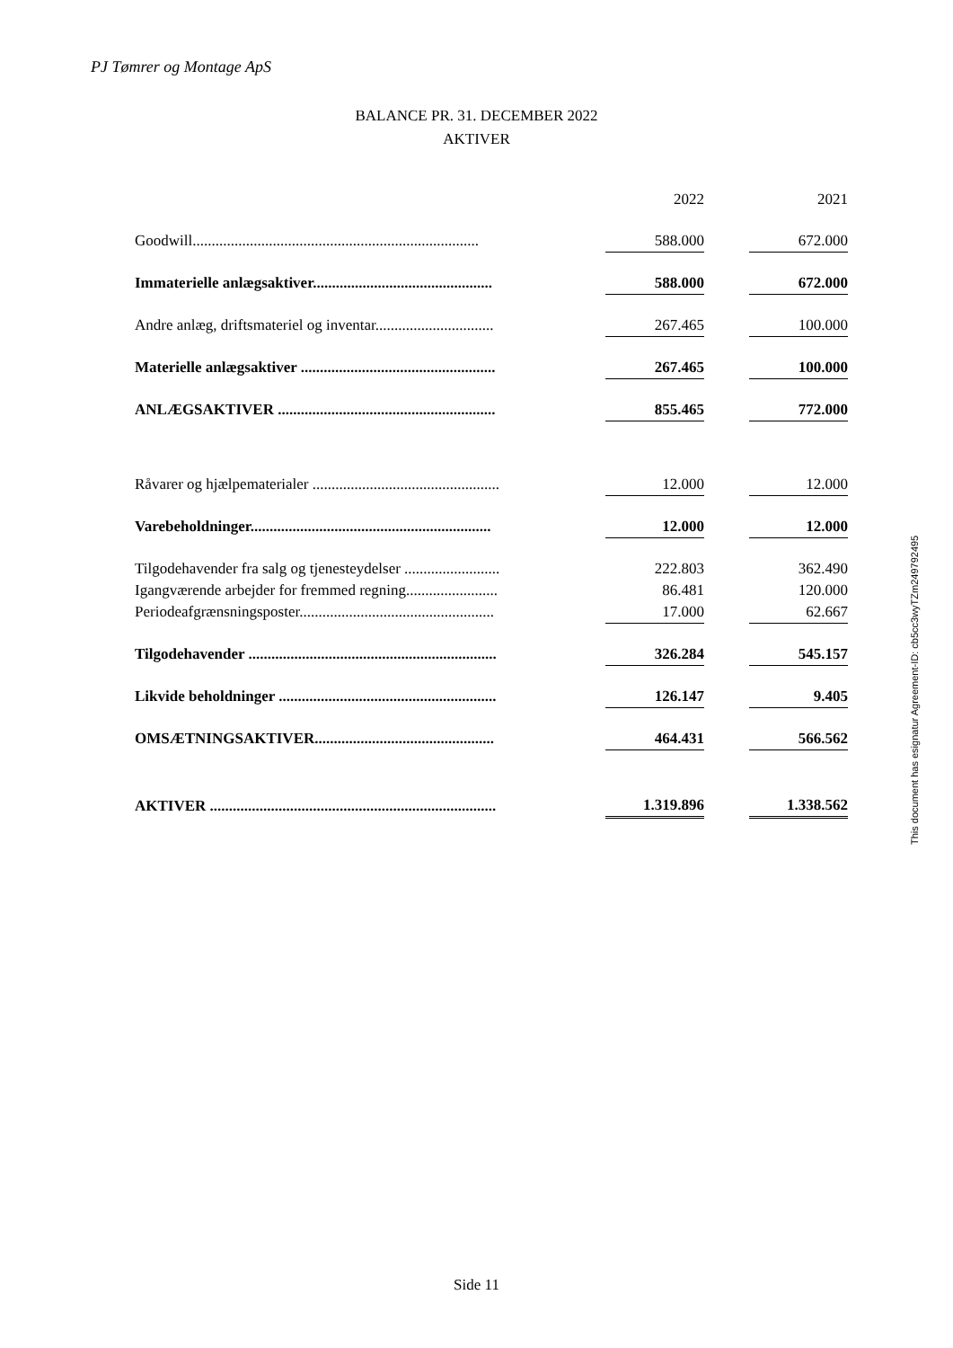PJ Tømrer og Montage ApS
BALANCE PR. 31. DECEMBER 2022
AKTIVER
| | | 2022 | | 2021 |
| --- | --- | --- | --- | --- |
| Goodwill........................................................................... | | 588.000 | | 672.000 |
| Immaterielle anlægsaktiver............................................... | | 588.000 | | 672.000 |
| Andre anlæg, driftsmateriel og inventar............................... | | 267.465 | | 100.000 |
| Materielle anlægsaktiver ................................................... | | 267.465 | | 100.000 |
| ANLÆGSAKTIVER ......................................................... | | 855.465 | | 772.000 |
| Råvarer og hjælpematerialer ................................................. | | 12.000 | | 12.000 |
| Varebeholdninger............................................................... | | 12.000 | | 12.000 |
| Tilgodehavender fra salg og tjenesteydelser ......................... | | 222.803 | | 362.490 |
| Igangværende arbejder for fremmed regning........................ | | 86.481 | | 120.000 |
| Periodeafgrænsningsposter................................................... | | 17.000 | | 62.667 |
| Tilgodehavender ................................................................. | | 326.284 | | 545.157 |
| Likvide beholdninger ......................................................... | | 126.147 | | 9.405 |
| OMSÆTNINGSAKTIVER............................................... | | 464.431 | | 566.562 |
| AKTIVER ........................................................................... | | 1.319.896 | | 1.338.562 |
This document has esignatur Agreement-ID: cb5cc3wyTZm249792495
Side 11